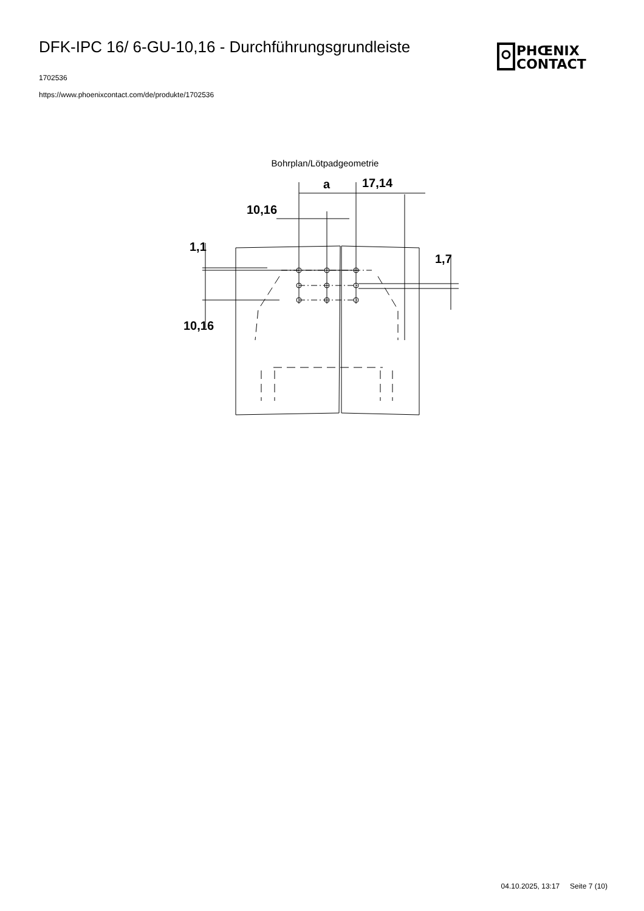DFK-IPC 16/ 6-GU-10,16 - Durchführungsgrundleiste
1702536
https://www.phoenixcontact.com/de/produkte/1702536
PHŒNIX
CONTACT
Bohrplan/Lötpadgeometrie
a 17,14
10,16
1,1
10,16
1,7
04.10.2025, 13:17 Seite 7 (10)